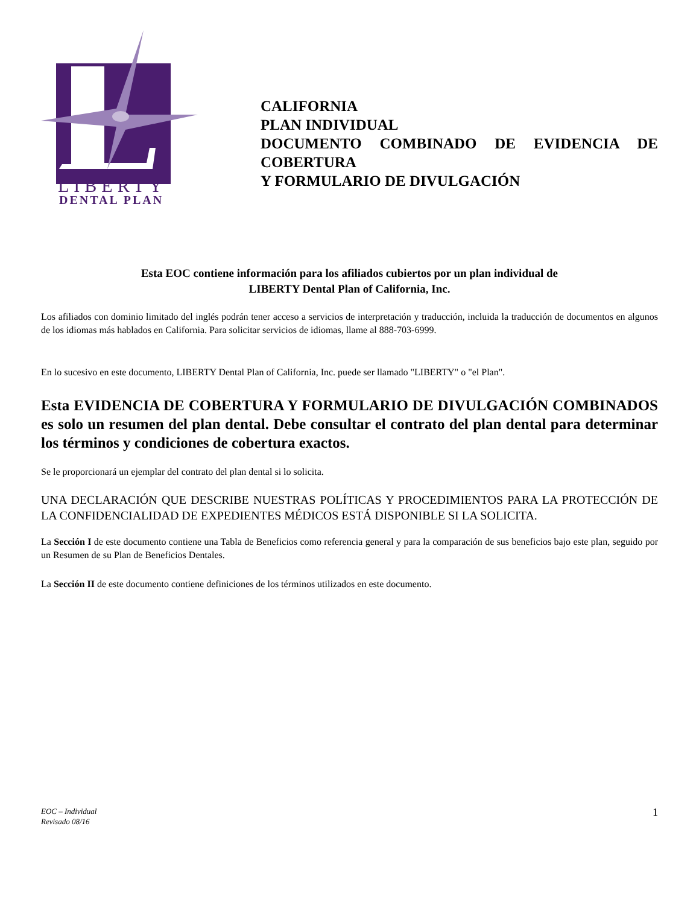LIBERTY
DENTAL PLAN
CALIFORNIA
PLAN INDIVIDUAL
DOCUMENTO COMBINADO DE EVIDENCIA DE
COBERTURA
Y FORMULARIO DE DIVULGACIÓN
Esta EOC contiene información para los afiliados cubiertos por un plan individual de
LIBERTY Dental Plan of California, Inc.
Los afiliados con dominio limitado del inglés podrán tener acceso a servicios de interpretación y traducción, incluida la traducción de documentos en algunos de los idiomas más hablados en California. Para solicitar servicios de idiomas, llame al 888-703-6999.
En lo sucesivo en este documento, LIBERTY Dental Plan of California, Inc. puede ser llamado "LIBERTY" o "el Plan".
Esta EVIDENCIA DE COBERTURA Y FORMULARIO DE DIVULGACIÓN COMBINADOS es solo un resumen del plan dental. Debe consultar el contrato del plan dental para determinar los términos y condiciones de cobertura exactos.
Se le proporcionará un ejemplar del contrato del plan dental si lo solicita.
UNA DECLARACIÓN QUE DESCRIBE NUESTRAS POLÍTICAS Y PROCEDIMIENTOS PARA LA PROTECCIÓN DE LA CONFIDENCIALIDAD DE EXPEDIENTES MÉDICOS ESTÁ DISPONIBLE SI LA SOLICITA.
La Sección I de este documento contiene una Tabla de Beneficios como referencia general y para la comparación de sus beneficios bajo este plan, seguido por un Resumen de su Plan de Beneficios Dentales.
La Sección II de este documento contiene definiciones de los términos utilizados en este documento.
EOC – Individual
Revisado 08/16 1